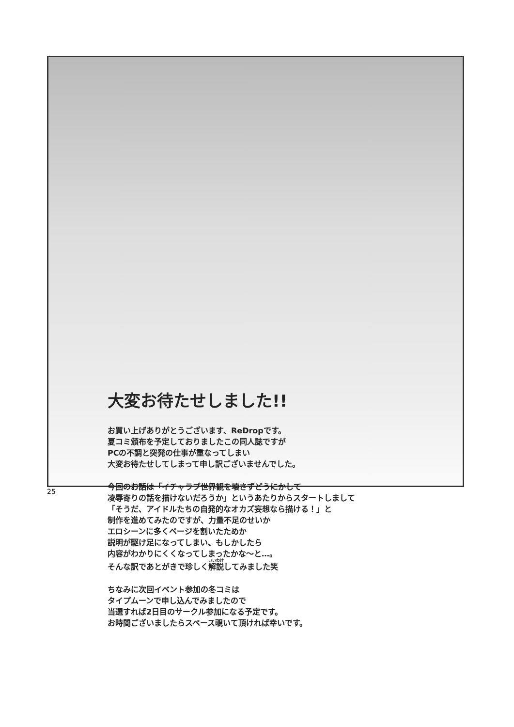大変お待たせしました!!
お買い上げありがとうございます、ReDropです。
夏コミ頒布を予定しておりましたこの同人誌ですが
PCの不調と突発の仕事が重なってしまい
大変お待たせしてしまって申し訳ございませんでした。
今回のお話は「イチャラブ世界観を壊さずどうにかして
凌辱寄りの話を描けないだろうか」というあたりからスタートしまして
「そうだ、アイドルたちの自発的なオカズ妄想なら描ける！」と
制作を進めてみたのですが、力量不足のせいか
エロシーンに多くページを割いたためか
説明が駆け足になってしまい、もしかしたら
内容がわかりにくくなってしまったかな～と…。
そんな訳であとがきで珍しく解説してみました笑
ちなみに次回イベント参加の冬コミは
タイプムーンで申し込んでみましたので
当選すれば2日目のサークル参加になる予定です。
お時間ございましたらスペース覗いて頂ければ幸いです。
25